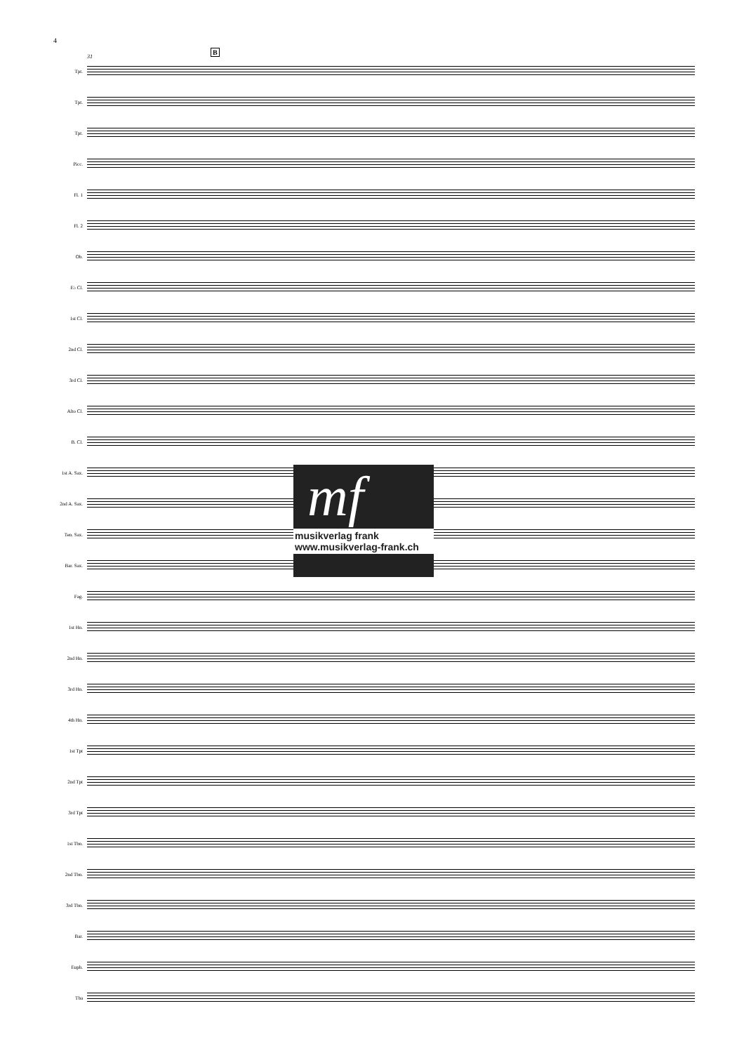4
31
B
Tpt.
Tpt.
Tpt.
Picc.
Fl. 1
Fl. 2
Ob.
E♭ Cl.
1st Cl.
2nd Cl.
3rd Cl.
Alto Cl.
B. Cl.
1st A. Sax.
2nd A. Sax.
Ten. Sax.
Bar. Sax.
Fag.
1st Hn.
2nd Hn.
3rd Hn.
4th Hn.
1st Tpt
2nd Tpt
3rd Tpt
1st Tbn.
2nd Tbn.
3rd Tbn.
Bar.
Euph.
Tba
mf
musikverlag frank
www.musikverlag-frank.ch